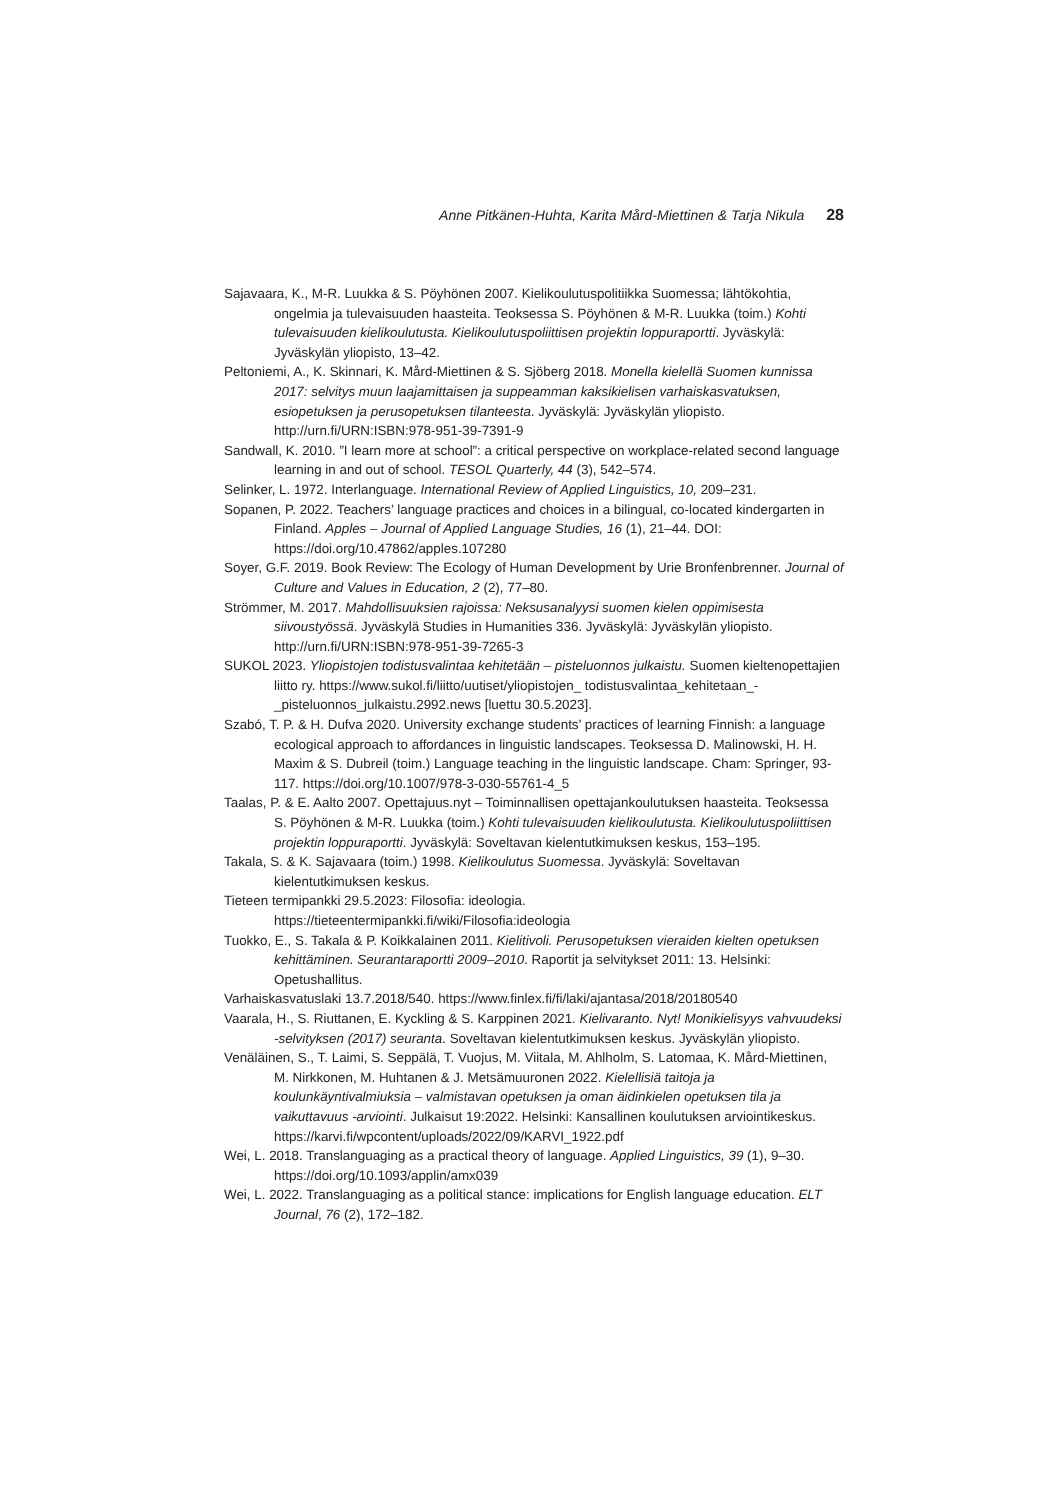Anne Pitkänen-Huhta, Karita Mård-Miettinen & Tarja Nikula 28
Sajavaara, K., M-R. Luukka & S. Pöyhönen 2007. Kielikoulutuspolitiikka Suomessa; lähtökohtia, ongelmia ja tulevaisuuden haasteita. Teoksessa S. Pöyhönen & M-R. Luukka (toim.) Kohti tulevaisuuden kielikoulutusta. Kielikoulutuspoliittisen projektin loppuraportti. Jyväskylä: Jyväskylän yliopisto, 13–42.
Peltoniemi, A., K. Skinnari, K. Mård-Miettinen & S. Sjöberg 2018. Monella kielellä Suomen kunnissa 2017: selvitys muun laajamittaisen ja suppeamman kaksikielisen varhaiskasvatuksen, esiopetuksen ja perusopetuksen tilanteesta. Jyväskylä: Jyväskylän yliopisto. http://urn.fi/URN:ISBN:978-951-39-7391-9
Sandwall, K. 2010. ”I learn more at school”: a critical perspective on workplace-related second language learning in and out of school. TESOL Quarterly, 44 (3), 542–574.
Selinker, L. 1972. Interlanguage. International Review of Applied Linguistics, 10, 209–231.
Sopanen, P. 2022. Teachers’ language practices and choices in a bilingual, co-located kindergarten in Finland. Apples – Journal of Applied Language Studies, 16 (1), 21–44. DOI: https://doi.org/10.47862/apples.107280
Soyer, G.F. 2019. Book Review: The Ecology of Human Development by Urie Bronfenbrenner. Journal of Culture and Values in Education, 2 (2), 77–80.
Strömmer, M. 2017. Mahdollisuuksien rajoissa: Neksusanalyysi suomen kielen oppimisesta siivoustyössä. Jyväskylä Studies in Humanities 336. Jyväskylä: Jyväskylän yliopisto. http://urn.fi/URN:ISBN:978-951-39-7265-3
SUKOL 2023. Yliopistojen todistusvalintaa kehitetään – pisteluonnos julkaistu. Suomen kieltenopettajien liitto ry. https://www.sukol.fi/liitto/uutiset/yliopistojen_ todistusvalintaa_kehitetaan_-_pisteluonnos_julkaistu.2992.news [luettu 30.5.2023].
Szabó, T. P. & H. Dufva 2020. University exchange students’ practices of learning Finnish: a language ecological approach to affordances in linguistic landscapes. Teoksessa D. Malinowski, H. H. Maxim & S. Dubreil (toim.) Language teaching in the linguistic landscape. Cham: Springer, 93-117. https://doi.org/10.1007/978-3-030-55761-4_5
Taalas, P. & E. Aalto 2007. Opettajuus.nyt – Toiminnallisen opettajankoulutuksen haasteita. Teoksessa S. Pöyhönen & M-R. Luukka (toim.) Kohti tulevaisuuden kielikoulutusta. Kielikoulutuspoliittisen projektin loppuraportti. Jyväskylä: Soveltavan kielentutkimuksen keskus, 153–195.
Takala, S. & K. Sajavaara (toim.) 1998. Kielikoulutus Suomessa. Jyväskylä: Soveltavan kielentutkimuksen keskus.
Tieteen termipankki 29.5.2023: Filosofia: ideologia.
https://tieteentermipankki.fi/wiki/Filosofia:ideologia
Tuokko, E., S. Takala & P. Koikkalainen 2011. Kielitivoli. Perusopetuksen vieraiden kielten opetuksen kehittäminen. Seurantaraportti 2009–2010. Raportit ja selvitykset 2011: 13. Helsinki: Opetushallitus.
Varhaiskasvatuslaki 13.7.2018/540. https://www.finlex.fi/fi/laki/ajantasa/2018/20180540
Vaarala, H., S. Riuttanen, E. Kyckling & S. Karppinen 2021. Kielivaranto. Nyt! Monikielisyys vahvuudeksi -selvityksen (2017) seuranta. Soveltavan kielentutkimuksen keskus. Jyväskylän yliopisto.
Venäläinen, S., T. Laimi, S. Seppälä, T. Vuojus, M. Viitala, M. Ahlholm, S. Latomaa, K. Mård-Miettinen, M. Nirkkonen, M. Huhtanen & J. Metsämuuronen 2022. Kielellisiä taitoja ja koulunkäyntivalmiuksia – valmistavan opetuksen ja oman äidinkielen opetuksen tila ja vaikuttavuus -arviointi. Julkaisut 19:2022. Helsinki: Kansallinen koulutuksen arviointikeskus. https://karvi.fi/wpcontent/uploads/2022/09/KARVI_1922.pdf
Wei, L. 2018. Translanguaging as a practical theory of language. Applied Linguistics, 39 (1), 9–30. https://doi.org/10.1093/applin/amx039
Wei, L. 2022. Translanguaging as a political stance: implications for English language education. ELT Journal, 76 (2), 172–182.